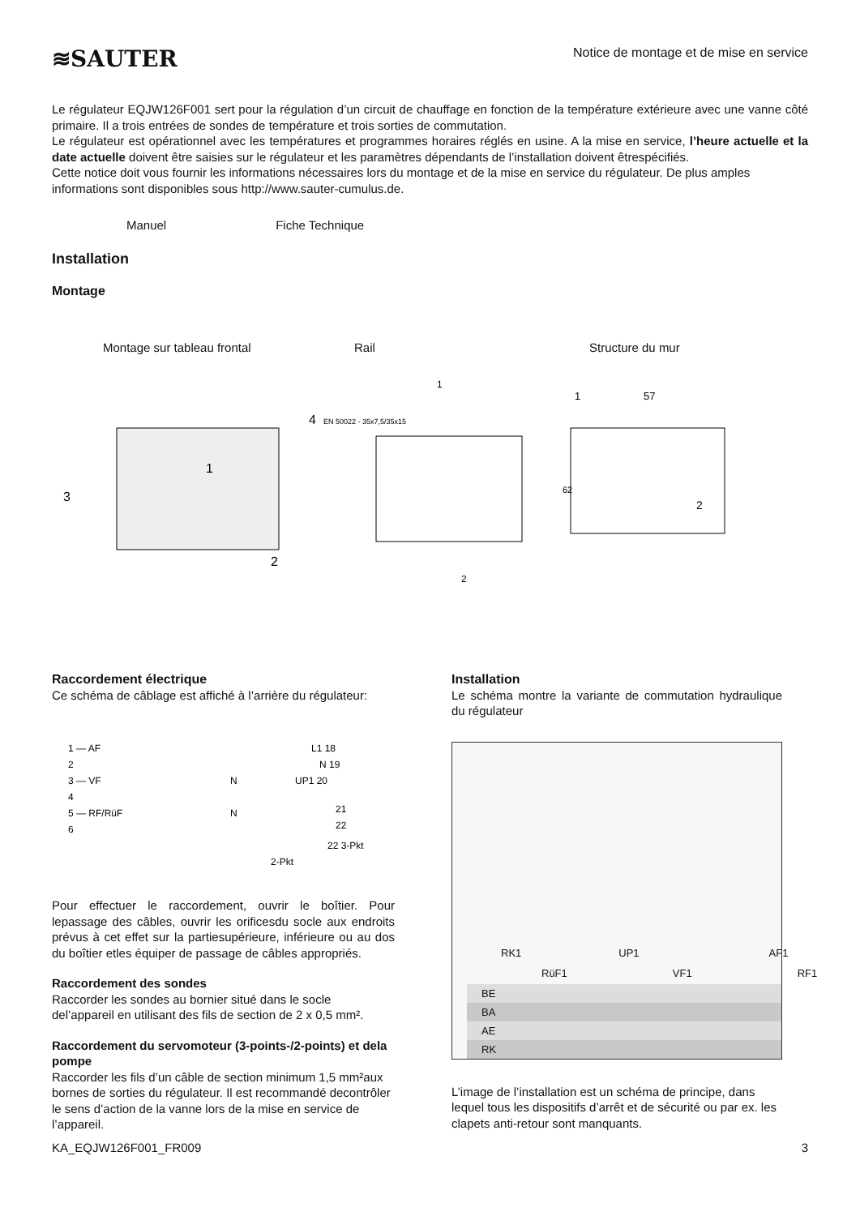≋SAUTER
Notice de montage et de mise en service
Le régulateur EQJW126F001 sert pour la régulation d’un circuit de chauffage en fonction de la température extérieure avec une vanne côté primaire. Il a trois entrées de sondes de température et trois sorties de commutation.
Le régulateur est opérationnel avec les températures et programmes horaires réglés en usine. A la mise en service, l’heure actuelle et la date actuelle doivent être saisies sur le régulateur et les paramètres dépendants de l’installation doivent êtrespécifiés.
Cette notice doit vous fournir les informations nécessaires lors du montage et de la mise en service du régulateur. De plus amples informations sont disponibles sous http://www.sauter-cumulus.de.
Manuel Fiche Technique
Installation
Montage
Montage sur tableau frontal Rail Structure du mur
3
1
2
4
EN 50022 - 35x7,5/35x15
1
2
1
57
62
2
Raccordement électrique
Ce schéma de câblage est affiché à l’arrière du régulateur:
1 — AF
2
3 — VF
4
5 — RF/RüF
6
L1 18
N 19
N
UP1 20
N
21
22
22 3-Pkt
2-Pkt
Pour effectuer le raccordement, ouvrir le boîtier. Pour lepassage des câbles, ouvrir les orificesdu socle aux endroits prévus à cet effet sur la partiesupérieure, inférieure ou au dos du boîtier etles équiper de passage de câbles appropriés.
Raccordement des sondes
Raccorder les sondes au bornier situé dans le socle del’appareil en utilisant des fils de section de 2 x 0,5 mm².
Raccordement du servomoteur (3-points-/2-points) et dela pompe
Raccorder les fils d’un câble de section minimum 1,5 mm²aux bornes de sorties du régulateur. Il est recommandé decontrôler le sens d’action de la vanne lors de la mise en service de l’appareil.
Installation
Le schéma montre la variante de commutation hydraulique du régulateur
RK1 UP1 AF1
RüF1 VF1 RF1
BE
BA
AE
RK
L’image de l’installation est un schéma de principe, dans lequel tous les dispositifs d’arrêt et de sécurité ou par ex. les clapets anti-retour sont manquants.
KA_EQJW126F001_FR009 3